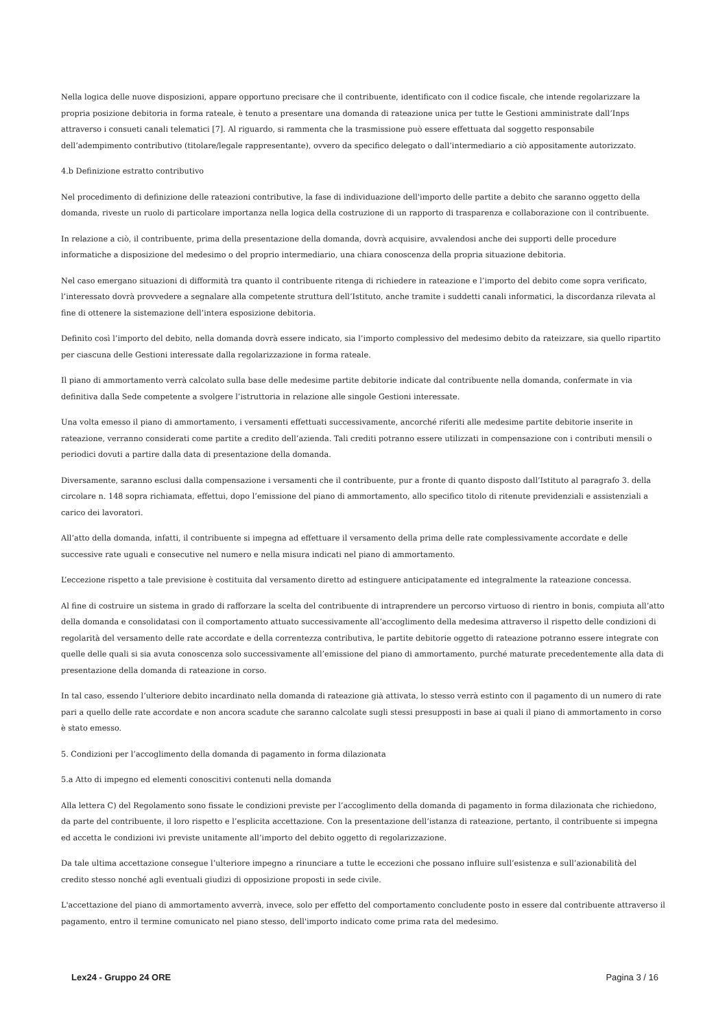Nella logica delle nuove disposizioni, appare opportuno precisare che il contribuente, identificato con il codice fiscale, che intende regolarizzare la propria posizione debitoria in forma rateale, è tenuto a presentare una domanda di rateazione unica per tutte le Gestioni amministrate dall’Inps attraverso i consueti canali telematici [7]. Al riguardo, si rammenta che la trasmissione può essere effettuata dal soggetto responsabile dell’adempimento contributivo (titolare/legale rappresentante), ovvero da specifico delegato o dall’intermediario a ciò appositamente autorizzato.
4.b Definizione estratto contributivo
Nel procedimento di definizione delle rateazioni contributive, la fase di individuazione dell'importo delle partite a debito che saranno oggetto della domanda, riveste un ruolo di particolare importanza nella logica della costruzione di un rapporto di trasparenza e collaborazione con il contribuente.
In relazione a ciò, il contribuente, prima della presentazione della domanda, dovrà acquisire, avvalendosi anche dei supporti delle procedure informatiche a disposizione del medesimo o del proprio intermediario, una chiara conoscenza della propria situazione debitoria.
Nel caso emergano situazioni di difformità tra quanto il contribuente ritenga di richiedere in rateazione e l’importo del debito come sopra verificato, l’interessato dovrà provvedere a segnalare alla competente struttura dell’Istituto, anche tramite i suddetti canali informatici, la discordanza rilevata al fine di ottenere la sistemazione dell’intera esposizione debitoria.
Definito così l’importo del debito, nella domanda dovrà essere indicato, sia l’importo complessivo del medesimo debito da rateizzare, sia quello ripartito per ciascuna delle Gestioni interessate dalla regolarizzazione in forma rateale.
Il piano di ammortamento verrà calcolato sulla base delle medesime partite debitorie indicate dal contribuente nella domanda, confermate in via definitiva dalla Sede competente a svolgere l’istruttoria in relazione alle singole Gestioni interessate.
Una volta emesso il piano di ammortamento, i versamenti effettuati successivamente, ancorché riferiti alle medesime partite debitorie inserite in rateazione, verranno considerati come partite a credito dell’azienda. Tali crediti potranno essere utilizzati in compensazione con i contributi mensili o periodici dovuti a partire dalla data di presentazione della domanda.
Diversamente, saranno esclusi dalla compensazione i versamenti che il contribuente, pur a fronte di quanto disposto dall’Istituto al paragrafo 3. della circolare n. 148 sopra richiamata, effettui, dopo l’emissione del piano di ammortamento, allo specifico titolo di ritenute previdenziali e assistenziali a carico dei lavoratori.
All’atto della domanda, infatti, il contribuente si impegna ad effettuare il versamento della prima delle rate complessivamente accordate e delle successive rate uguali e consecutive nel numero e nella misura indicati nel piano di ammortamento.
L’eccezione rispetto a tale previsione è costituita dal versamento diretto ad estinguere anticipatamente ed integralmente la rateazione concessa.
Al fine di costruire un sistema in grado di rafforzare la scelta del contribuente di intraprendere un percorso virtuoso di rientro in bonis, compiuta all’atto della domanda e consolidatasi con il comportamento attuato successivamente all’accoglimento della medesima attraverso il rispetto delle condizioni di regolarità del versamento delle rate accordate e della correntezza contributiva, le partite debitorie oggetto di rateazione potranno essere integrate con quelle delle quali si sia avuta conoscenza solo successivamente all’emissione del piano di ammortamento, purché maturate precedentemente alla data di presentazione della domanda di rateazione in corso.
In tal caso, essendo l’ulteriore debito incardinato nella domanda di rateazione già attivata, lo stesso verrà estinto con il pagamento di un numero di rate pari a quello delle rate accordate e non ancora scadute che saranno calcolate sugli stessi presupposti in base ai quali il piano di ammortamento in corso è stato emesso.
5. Condizioni per l’accoglimento della domanda di pagamento in forma dilazionata
5.a Atto di impegno ed elementi conoscitivi contenuti nella domanda
Alla lettera C) del Regolamento sono fissate le condizioni previste per l’accoglimento della domanda di pagamento in forma dilazionata che richiedono, da parte del contribuente, il loro rispetto e l’esplicita accettazione. Con la presentazione dell’istanza di rateazione, pertanto, il contribuente si impegna ed accetta le condizioni ivi previste unitamente all’importo del debito oggetto di regolarizzazione.
Da tale ultima accettazione consegue l’ulteriore impegno a rinunciare a tutte le eccezioni che possano influire sull’esistenza e sull’azionabilità del credito stesso nonché agli eventuali giudizi di opposizione proposti in sede civile.
L'accettazione del piano di ammortamento avverrà, invece, solo per effetto del comportamento concludente posto in essere dal contribuente attraverso il pagamento, entro il termine comunicato nel piano stesso, dell'importo indicato come prima rata del medesimo.
Lex24 - Gruppo 24 ORE Pagina 3 / 16